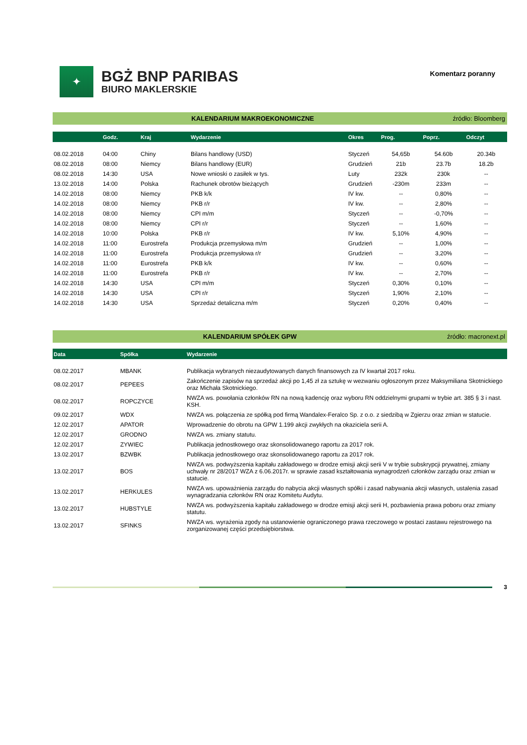✦
BGŻ BNP PARIBAS
BIURO MAKLERSKIE
Komentarz poranny
KALENDARIUM MAKROEKONOMICZNE źródło: Bloomberg
| | Godz. | Kraj | Wydarzenie | Okres | Prog. | Poprz. | Odczyt |
| --- | --- | --- | --- | --- | --- | --- | --- |
| 08.02.2018 | 04:00 | Chiny | Bilans handlowy (USD) | Styczeń | 54,65b | 54.60b | 20.34b |
| 08.02.2018 | 08:00 | Niemcy | Bilans handlowy (EUR) | Grudzień | 21b | 23.7b | 18.2b |
| 08.02.2018 | 14:30 | USA | Nowe wnioski o zasiłek w tys. | Luty | 232k | 230k | -- |
| 13.02.2018 | 14:00 | Polska | Rachunek obrotów bieżących | Grudzień | -230m | 233m | -- |
| 14.02.2018 | 08:00 | Niemcy | PKB k/k | IV kw. | -- | 0,80% | -- |
| 14.02.2018 | 08:00 | Niemcy | PKB r/r | IV kw. | -- | 2,80% | -- |
| 14.02.2018 | 08:00 | Niemcy | CPI m/m | Styczeń | -- | -0,70% | -- |
| 14.02.2018 | 08:00 | Niemcy | CPI r/r | Styczeń | -- | 1,60% | -- |
| 14.02.2018 | 10:00 | Polska | PKB r/r | IV kw. | 5,10% | 4,90% | -- |
| 14.02.2018 | 11:00 | Eurostrefa | Produkcja przemysłowa m/m | Grudzień | -- | 1,00% | -- |
| 14.02.2018 | 11:00 | Eurostrefa | Produkcja przemysłowa r/r | Grudzień | -- | 3,20% | -- |
| 14.02.2018 | 11:00 | Eurostrefa | PKB k/k | IV kw. | -- | 0,60% | -- |
| 14.02.2018 | 11:00 | Eurostrefa | PKB r/r | IV kw. | -- | 2,70% | -- |
| 14.02.2018 | 14:30 | USA | CPI m/m | Styczeń | 0,30% | 0,10% | -- |
| 14.02.2018 | 14:30 | USA | CPI r/r | Styczeń | 1,90% | 2,10% | -- |
| 14.02.2018 | 14:30 | USA | Sprzedaż detaliczna m/m | Styczeń | 0,20% | 0,40% | -- |
KALENDARIUM SPÓŁEK GPW źródło: macronext.pl
| Data | Spółka | Wydarzenie |
| --- | --- | --- |
| 08.02.2017 | MBANK | Publikacja wybranych niezaudytowanych danych finansowych za IV kwartał 2017 roku. |
| 08.02.2017 | PEPEES | Zakończenie zapisów na sprzedaż akcji po 1,45 zł za sztukę w wezwaniu ogłoszonym przez Maksymiliana Skotnickiego oraz Michała Skotnickiego. |
| 08.02.2017 | ROPCZYCE | NWZA ws. powołania członków RN na nową kadencję oraz wyboru RN oddzielnymi grupami w trybie art. 385 § 3 i nast. KSH. |
| 09.02.2017 | WDX | NWZA ws. połączenia ze spółką pod firmą Wandalex-Feralco Sp. z o.o. z siedzibą w Zgierzu oraz zmian w statucie. |
| 12.02.2017 | APATOR | Wprowadzenie do obrotu na GPW 1.199 akcji zwykłych na okaziciela serii A. |
| 12.02.2017 | GRODNO | NWZA ws. zmiany statutu. |
| 12.02.2017 | ZYWIEC | Publikacja jednostkowego oraz skonsolidowanego raportu za 2017 rok. |
| 13.02.2017 | BZWBK | Publikacja jednostkowego oraz skonsolidowanego raportu za 2017 rok. |
| 13.02.2017 | BOS | NWZA ws. podwyższenia kapitału zakładowego w drodze emisji akcji serii V w trybie subskrypcji prywatnej, zmiany uchwały nr 28/2017 WZA z 6.06.2017r. w sprawie zasad kształtowania wynagrodzeń członków zarządu oraz zmian w statucie. |
| 13.02.2017 | HERKULES | NWZA ws. upoważnienia zarządu do nabycia akcji własnych spółki i zasad nabywania akcji własnych, ustalenia zasad wynagradzania członków RN oraz Komitetu Audytu. |
| 13.02.2017 | HUBSTYLE | NWZA ws. podwyższenia kapitału zakładowego w drodze emisji akcji serii H, pozbawienia prawa poboru oraz zmiany statutu. |
| 13.02.2017 | SFINKS | NWZA ws. wyrażenia zgody na ustanowienie ograniczonego prawa rzeczowego w postaci zastawu rejestrowego na zorganizowanej części przedsiębiorstwa. |
3